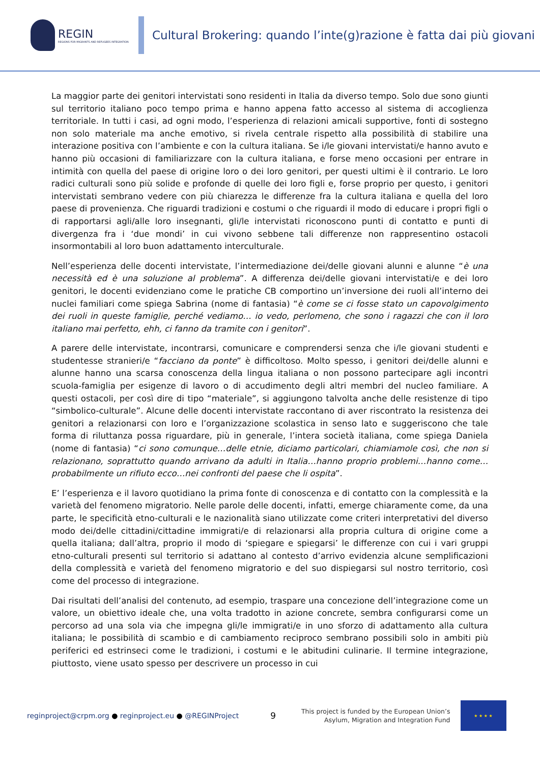REGIN
REGIONS FOR MIGRANTS AND REFUGEES INTEGRATION
Cultural Brokering: quando l’inte(g)razione è fatta dai più giovani
La maggior parte dei genitori intervistati sono residenti in Italia da diverso tempo. Solo due sono giunti sul territorio italiano poco tempo prima e hanno appena fatto accesso al sistema di accoglienza territoriale. In tutti i casi, ad ogni modo, l’esperienza di relazioni amicali supportive, fonti di sostegno non solo materiale ma anche emotivo, si rivela centrale rispetto alla possibilità di stabilire una interazione positiva con l’ambiente e con la cultura italiana. Se i/le giovani intervistati/e hanno avuto e hanno più occasioni di familiarizzare con la cultura italiana, e forse meno occasioni per entrare in intimità con quella del paese di origine loro o dei loro genitori, per questi ultimi è il contrario. Le loro radici culturali sono più solide e profonde di quelle dei loro figli e, forse proprio per questo, i genitori intervistati sembrano vedere con più chiarezza le differenze fra la cultura italiana e quella del loro paese di provenienza. Che riguardi tradizioni e costumi o che riguardi il modo di educare i propri figli o di rapportarsi agli/alle loro insegnanti, gli/le intervistati riconoscono punti di contatto e punti di divergenza fra i ‘due mondi’ in cui vivono sebbene tali differenze non rappresentino ostacoli insormontabili al loro buon adattamento interculturale.
Nell’esperienza delle docenti intervistate, l’intermediazione dei/delle giovani alunni e alunne “è una necessità ed è una soluzione al problema”. A differenza dei/delle giovani intervistati/e e dei loro genitori, le docenti evidenziano come le pratiche CB comportino un’inversione dei ruoli all’interno dei nuclei familiari come spiega Sabrina (nome di fantasia) “è come se ci fosse stato un capovolgimento dei ruoli in queste famiglie, perché vediamo… io vedo, perlomeno, che sono i ragazzi che con il loro italiano mai perfetto, ehh, ci fanno da tramite con i genitori”.
A parere delle intervistate, incontrarsi, comunicare e comprendersi senza che i/le giovani studenti e studentesse stranieri/e “facciano da ponte” è difficoltoso. Molto spesso, i genitori dei/delle alunni e alunne hanno una scarsa conoscenza della lingua italiana o non possono partecipare agli incontri scuola-famiglia per esigenze di lavoro o di accudimento degli altri membri del nucleo familiare. A questi ostacoli, per così dire di tipo “materiale”, si aggiungono talvolta anche delle resistenze di tipo “simbolico-culturale”. Alcune delle docenti intervistate raccontano di aver riscontrato la resistenza dei genitori a relazionarsi con loro e l’organizzazione scolastica in senso lato e suggeriscono che tale forma di riluttanza possa riguardare, più in generale, l’intera società italiana, come spiega Daniela (nome di fantasia) “ci sono comunque…delle etnie, diciamo particolari, chiamiamole così, che non si relazionano, soprattutto quando arrivano da adulti in Italia…hanno proprio problemi…hanno come… probabilmente un rifiuto ecco…nei confronti del paese che li ospita”.
E’ l’esperienza e il lavoro quotidiano la prima fonte di conoscenza e di contatto con la complessità e la varietà del fenomeno migratorio. Nelle parole delle docenti, infatti, emerge chiaramente come, da una parte, le specificità etno-culturali e le nazionalità siano utilizzate come criteri interpretativi del diverso modo dei/delle cittadini/cittadine immigrati/e di relazionarsi alla propria cultura di origine come a quella italiana; dall’altra, proprio il modo di ‘spiegare e spiegarsi’ le differenze con cui i vari gruppi etno-culturali presenti sul territorio si adattano al contesto d’arrivo evidenzia alcune semplificazioni della complessità e varietà del fenomeno migratorio e del suo dispiegarsi sul nostro territorio, così come del processo di integrazione.
Dai risultati dell’analisi del contenuto, ad esempio, traspare una concezione dell’integrazione come un valore, un obiettivo ideale che, una volta tradotto in azione concrete, sembra configurarsi come un percorso ad una sola via che impegna gli/le immigrati/e in uno sforzo di adattamento alla cultura italiana; le possibilità di scambio e di cambiamento reciproco sembrano possibili solo in ambiti più periferici ed estrinseci come le tradizioni, i costumi e le abitudini culinarie. Il termine integrazione, piuttosto, viene usato spesso per descrivere un processo in cui
reginproject@crpm.org ● reginproject.eu ● @REGINProject
9
This project is funded by the European Union’s
Asylum, Migration and Integration Fund
★ ★ ★ ★